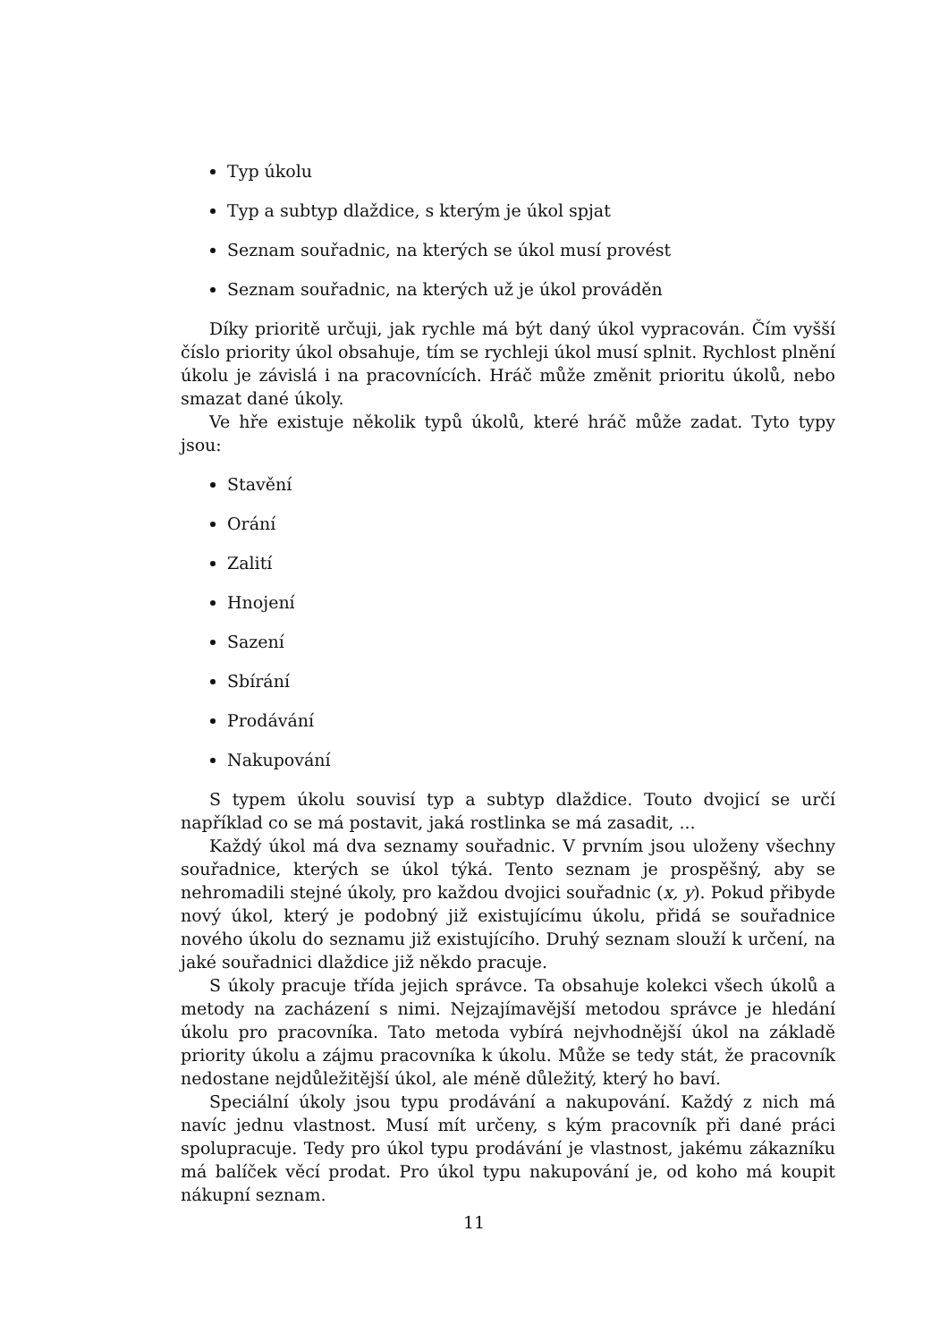Typ úkolu
Typ a subtyp dlaždice, s kterým je úkol spjat
Seznam souřadnic, na kterých se úkol musí provést
Seznam souřadnic, na kterých už je úkol prováděn
Díky prioritě určuji, jak rychle má být daný úkol vypracován. Čím vyšší číslo priority úkol obsahuje, tím se rychleji úkol musí splnit. Rychlost plnění úkolu je závislá i na pracovnících. Hráč může změnit prioritu úkolů, nebo smazat dané úkoly.
Ve hře existuje několik typů úkolů, které hráč může zadat. Tyto typy jsou:
Stavění
Orání
Zalití
Hnojení
Sazení
Sbírání
Prodávání
Nakupování
S typem úkolu souvisí typ a subtyp dlaždice. Touto dvojicí se určí například co se má postavit, jaká rostlinka se má zasadit, ...
Každý úkol má dva seznamy souřadnic. V prvním jsou uloženy všechny souřadnice, kterých se úkol týká. Tento seznam je prospěšný, aby se nehromadili stejné úkoly, pro každou dvojici souřadnic (x, y). Pokud přibyde nový úkol, který je podobný již existujícímu úkolu, přidá se souřadnice nového úkolu do seznamu již existujícího. Druhý seznam slouží k určení, na jaké souřadnici dlaždice již někdo pracuje.
S úkoly pracuje třída jejich správce. Ta obsahuje kolekci všech úkolů a metody na zacházení s nimi. Nejzajímavější metodou správce je hledání úkolu pro pracovníka. Tato metoda vybírá nejvhodnější úkol na základě priority úkolu a zájmu pracovníka k úkolu. Může se tedy stát, že pracovník nedostane nejdůležitější úkol, ale méně důležitý, který ho baví.
Speciální úkoly jsou typu prodávání a nakupování. Každý z nich má navíc jednu vlastnost. Musí mít určeny, s kým pracovník při dané práci spolupracuje. Tedy pro úkol typu prodávání je vlastnost, jakému zákazníku má balíček věcí prodat. Pro úkol typu nakupování je, od koho má koupit nákupní seznam.
11